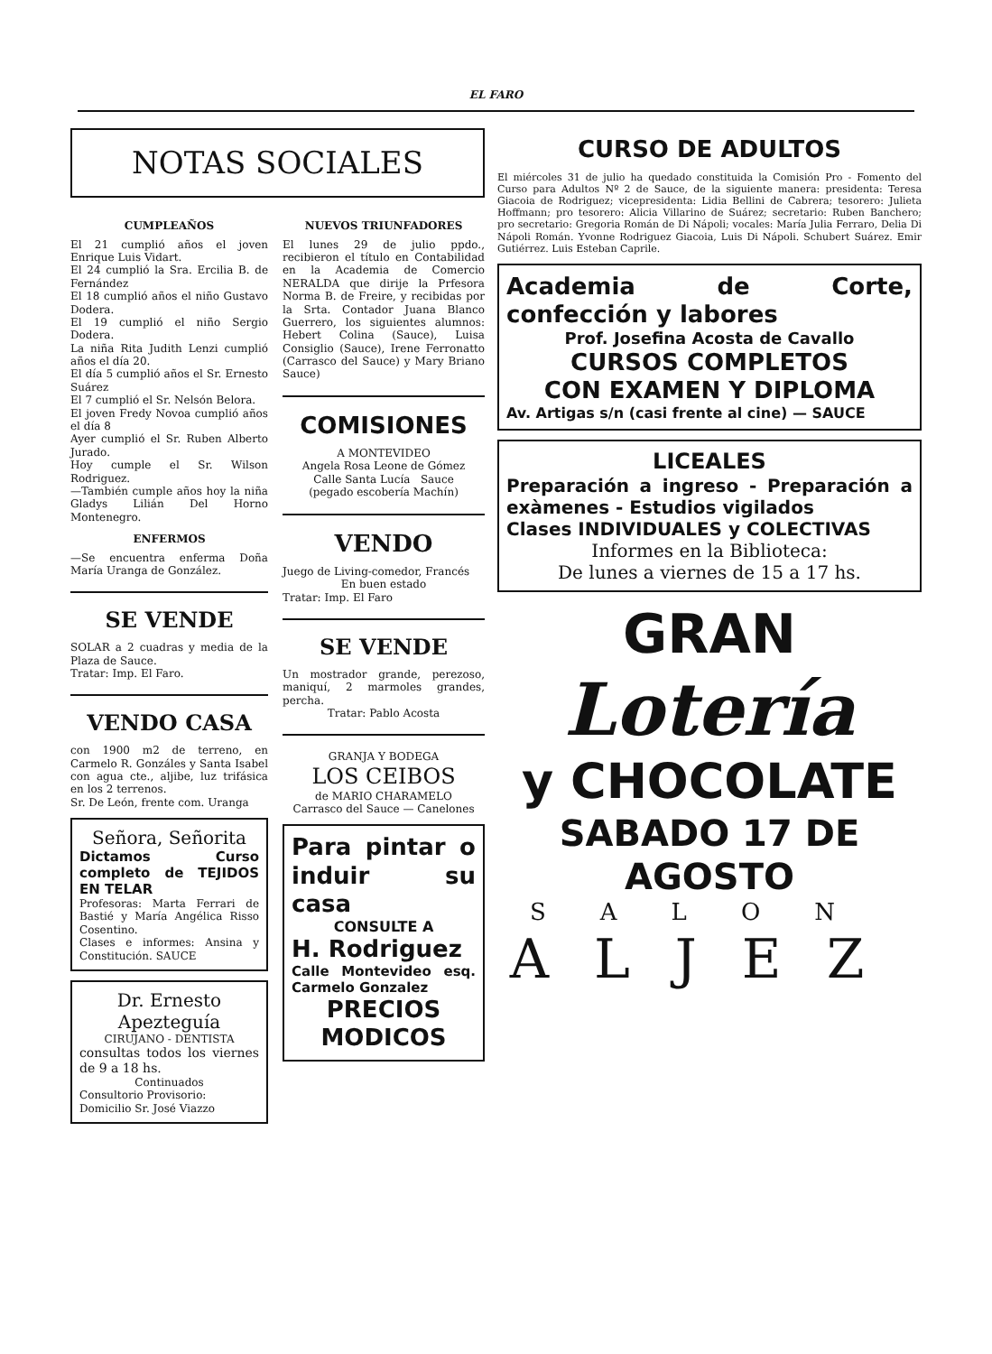EL FARO
NOTAS SOCIALES
CUMPLEAÑOS
El 21 cumplió años el joven Enrique Luis Vidart.
El 24 cumplió la Sra. Ercilia B. de Fernández
El 18 cumplió años el niño Gustavo Dodera.
El 19 cumplió el niño Sergio Dodera.
La niña Rita Judith Lenzi cumplió años el día 20.
El día 5 cumplió años el Sr. Ernesto Suárez
El 7 cumplió el Sr. Nelsón Belora.
El joven Fredy Novoa cumplió años el día 8
Ayer cumplió el Sr. Ruben Alberto Jurado.
Hoy cumple el Sr. Wilson Rodriguez.
—También cumple años hoy la niña Gladys Lilián Del Horno Montenegro.
ENFERMOS
—Se encuentra enferma Doña María Uranga de González.
SE VENDE
SOLAR a 2 cuadras y media de la Plaza de Sauce.
Tratar: Imp. El Faro.
VENDO CASA
con 1900 m2 de terreno, en Carmelo R. Gonzáles y Santa Isabel con agua cte., aljibe, luz trifásica en los 2 terrenos.
Sr. De León, frente com. Uranga
Señora, Señorita
Dictamos Curso completo de TEJIDOS EN TELAR
Profesoras: Marta Ferrari de Bastié y María Angélica Risso Cosentino.
Clases e informes: Ansina y Constitución. SAUCE
Dr. Ernesto Apezteguía
CIRUJANO - DENTISTA
consultas todos los viernes de 9 a 18 hs.
Continuados
Consultorio Provisorio:
Domicilio Sr. José Viazzo
NUEVOS TRIUNFADORES
El lunes 29 de julio ppdo., recibieron el título en Contabilidad en la Academia de Comercio NERALDA que dirije la Prfesora Norma B. de Freire, y recibidas por la Srta. Contador Juana Blanco Guerrero, los siguientes alumnos: Hebert Colina (Sauce), Luisa Consiglio (Sauce), Irene Ferronatto (Carrasco del Sauce) y Mary Briano Sauce)
COMISIONES
A MONTEVIDEO
Angela Rosa Leone de Gómez
Calle Santa Lucía Sauce
(pegado escobería Machín)
VENDO
Juego de Living-comedor, Francés
En buen estado
Tratar: Imp. El Faro
SE VENDE
Un mostrador grande, perezoso, maniquí, 2 marmoles grandes, percha.
Tratar: Pablo Acosta
GRANJA Y BODEGA
LOS CEIBOS
de MARIO CHARAMELO
Carrasco del Sauce — Canelones
Para pintar o induir su casa
CONSULTE A
H. Rodriguez
Calle Montevideo esq. Carmelo Gonzalez
PRECIOS MODICOS
CURSO DE ADULTOS
El miércoles 31 de julio ha quedado constituida la Comisión Pro - Fomento del Curso para Adultos Nº 2 de Sauce, de la siguiente manera: presidenta: Teresa Giacoia de Rodriguez; vicepresidenta: Lidia Bellini de Cabrera; tesorero: Julieta Hoffmann; pro tesorero: Alicia Villarino de Suárez; secretario: Ruben Banchero; pro secretario: Gregoria Román de Di Nápoli; vocales: María Julia Ferraro, Delia Di Nápoli Román. Yvonne Rodriguez Giacoia, Luis Di Nápoli. Schubert Suárez. Emir Gutiérrez. Luis Esteban Caprile.
Academia de Corte, confección y labores
Prof. Josefina Acosta de Cavallo
CURSOS COMPLETOS
CON EXAMEN Y DIPLOMA
Av. Artigas s/n (casi frente al cine) — SAUCE
LICEALES
Preparación a ingreso - Preparación a exàmenes - Estudios vigilados
Clases INDIVIDUALES y COLECTIVAS
Informes en la Biblioteca:
De lunes a viernes de 15 a 17 hs.
GRAN
Lotería
y CHOCOLATE
SABADO 17 DE AGOSTO
SALON
ALJEZ